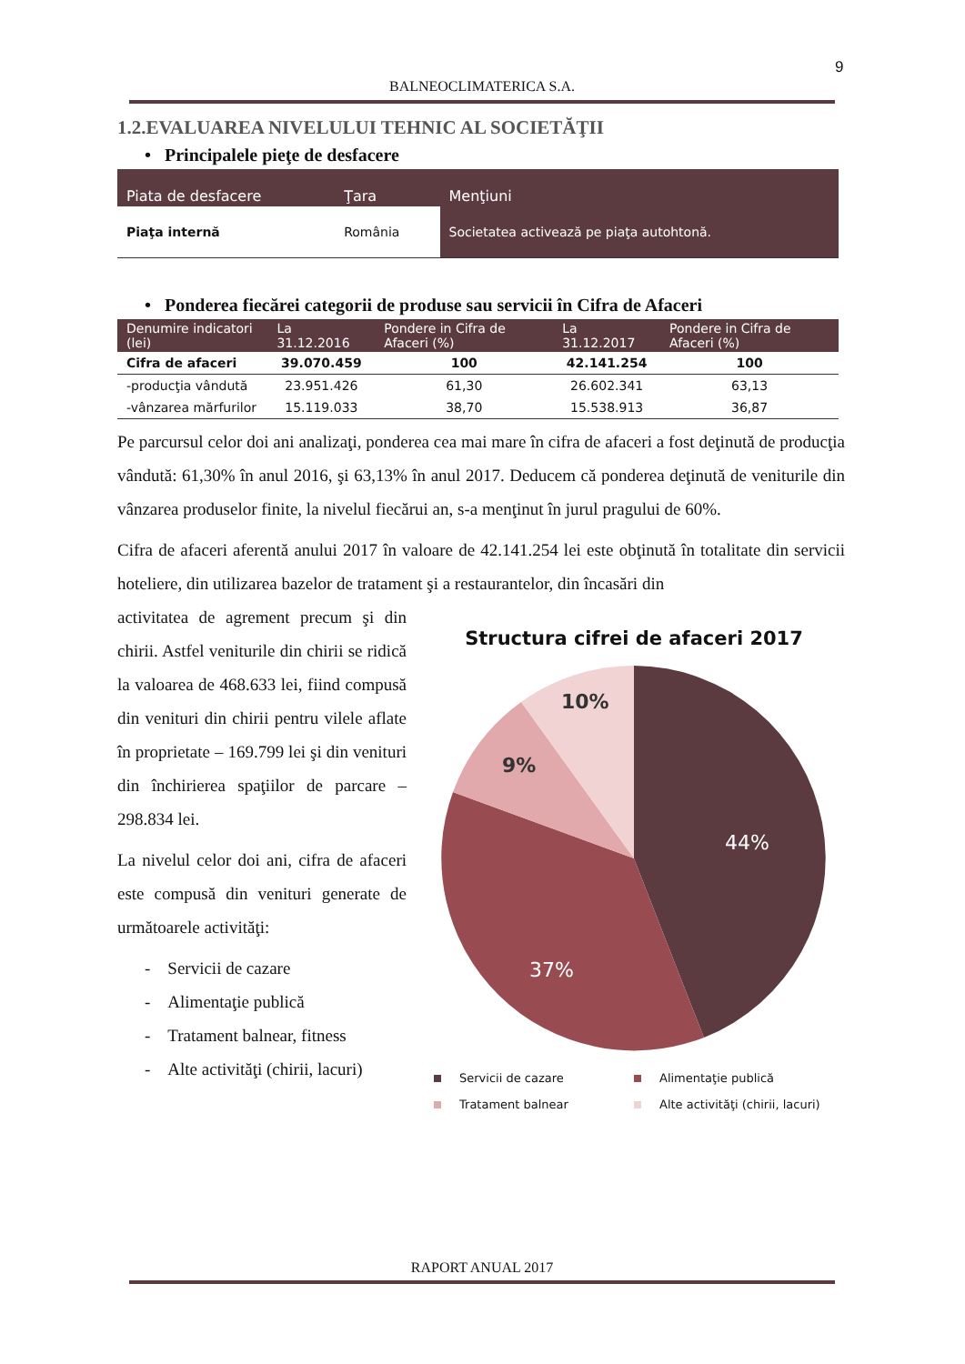9
BALNEOCLIMATERICA S.A.
1.2.EVALUAREA NIVELULUI TEHNIC AL SOCIETĂŢII
• Principalele pieţe de desfacere
| Piata de desfacere | Ţara | Menţiuni |
| --- | --- | --- |
| Piaţa internă | România | Societatea activează pe piaţa autohtonă. |
• Ponderea fiecărei categorii de produse sau servicii în Cifra de Afaceri
| Denumire indicatori (lei) | La 31.12.2016 | Pondere in Cifra de Afaceri (%) | La 31.12.2017 | Pondere in Cifra de Afaceri (%) |
| --- | --- | --- | --- | --- |
| Cifra de afaceri | 39.070.459 | 100 | 42.141.254 | 100 |
| -producţia vândută | 23.951.426 | 61,30 | 26.602.341 | 63,13 |
| -vânzarea mărfurilor | 15.119.033 | 38,70 | 15.538.913 | 36,87 |
Pe parcursul celor doi ani analizaţi, ponderea cea mai mare în cifra de afaceri a fost deţinută de producţia vândută: 61,30% în anul 2016, şi 63,13% în anul 2017. Deducem că ponderea deţinută de veniturile din vânzarea produselor finite, la nivelul fiecărui an, s-a menţinut în jurul pragului de 60%.
Cifra de afaceri aferentă anului 2017 în valoare de 42.141.254 lei este obţinută în totalitate din servicii hoteliere, din utilizarea bazelor de tratament şi a restaurantelor, din încasări din
activitatea de agrement precum şi din chirii. Astfel veniturile din chirii se ridică la valoarea de 468.633 lei, fiind compusă din venituri din chirii pentru vilele aflate în proprietate – 169.799 lei şi din venituri din închirierea spaţiilor de parcare – 298.834 lei.
La nivelul celor doi ani, cifra de afaceri este compusă din venituri generate de următoarele activităţi:
- Servicii de cazare
- Alimentaţie publică
- Tratament balnear, fitness
- Alte activităţi (chirii, lacuri)
Structura cifrei de afaceri 2017
44%
37%
9%
10%
Servicii de cazare
Alimentaţie publică
Tratament balnear
Alte activităţi (chirii, lacuri)
RAPORT ANUAL 2017